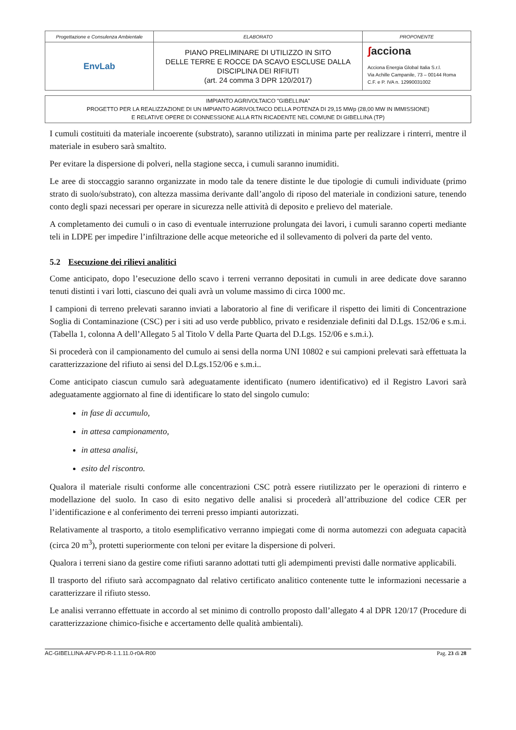| Progettazione e Consulenza Ambientale | ELABORATO | PROPONENTE |
| EnvLab | PIANO PRELIMINARE DI UTILIZZO IN SITO DELLE TERRE E ROCCE DA SCAVO ESCLUSE DALLA DISCIPLINA DEI RIFIUTI (art. 24 comma 3 DPR 120/2017) | ʃ acciona Acciona Energia Global Italia S.r.l. Via Achille Campanile, 73 – 00144 Roma C.F. e P. IVA n. 12990031002 |
IMPIANTO AGRIVOLTAICO "GIBELLINA"
PROGETTO PER LA REALIZZAZIONE DI UN IMPIANTO AGRIVOLTAICO DELLA POTENZA DI 29,15 MWp (28,00 MW IN IMMISSIONE)
E RELATIVE OPERE DI CONNESSIONE ALLA RTN RICADENTE NEL COMUNE DI GIBELLINA (TP)
I cumuli costituiti da materiale incoerente (substrato), saranno utilizzati in minima parte per realizzare i rinterri, mentre il materiale in esubero sarà smaltito.
Per evitare la dispersione di polveri, nella stagione secca, i cumuli saranno inumiditi.
Le aree di stoccaggio saranno organizzate in modo tale da tenere distinte le due tipologie di cumuli individuate (primo strato di suolo/substrato), con altezza massima derivante dall’angolo di riposo del materiale in condizioni sature, tenendo conto degli spazi necessari per operare in sicurezza nelle attività di deposito e prelievo del materiale.
A completamento dei cumuli o in caso di eventuale interruzione prolungata dei lavori, i cumuli saranno coperti mediante teli in LDPE per impedire l’infiltrazione delle acque meteoriche ed il sollevamento di polveri da parte del vento.
5.2 Esecuzione dei rilievi analitici
Come anticipato, dopo l’esecuzione dello scavo i terreni verranno depositati in cumuli in aree dedicate dove saranno tenuti distinti i vari lotti, ciascuno dei quali avrà un volume massimo di circa 1000 mc.
I campioni di terreno prelevati saranno inviati a laboratorio al fine di verificare il rispetto dei limiti di Concentrazione Soglia di Contaminazione (CSC) per i siti ad uso verde pubblico, privato e residenziale definiti dal D.Lgs. 152/06 e s.m.i. (Tabella 1, colonna A dell’Allegato 5 al Titolo V della Parte Quarta del D.Lgs. 152/06 e s.m.i.).
Si procederà con il campionamento del cumulo ai sensi della norma UNI 10802 e sui campioni prelevati sarà effettuata la caratterizzazione del rifiuto ai sensi del D.Lgs.152/06 e s.m.i..
Come anticipato ciascun cumulo sarà adeguatamente identificato (numero identificativo) ed il Registro Lavori sarà adeguatamente aggiornato al fine di identificare lo stato del singolo cumulo:
in fase di accumulo,
in attesa campionamento,
in attesa analisi,
esito del riscontro.
Qualora il materiale risulti conforme alle concentrazioni CSC potrà essere riutilizzato per le operazioni di rinterro e modellazione del suolo. In caso di esito negativo delle analisi si procederà all’attribuzione del codice CER per l’identificazione e al conferimento dei terreni presso impianti autorizzati.
Relativamente al trasporto, a titolo esemplificativo verranno impiegati come di norma automezzi con adeguata capacità (circa 20 m<sup>3</sup>), protetti superiormente con teloni per evitare la dispersione di polveri.
Qualora i terreni siano da gestire come rifiuti saranno adottati tutti gli adempimenti previsti dalle normative applicabili.
Il trasporto del rifiuto sarà accompagnato dal relativo certificato analitico contenente tutte le informazioni necessarie a caratterizzare il rifiuto stesso.
Le analisi verranno effettuate in accordo al set minimo di controllo proposto dall’allegato 4 al DPR 120/17 (Procedure di caratterizzazione chimico-fisiche e accertamento delle qualità ambientali).
AC-GIBELLINA-AFV-PD-R-1.1.11.0-r0A-R00 Pag. 23 di 28